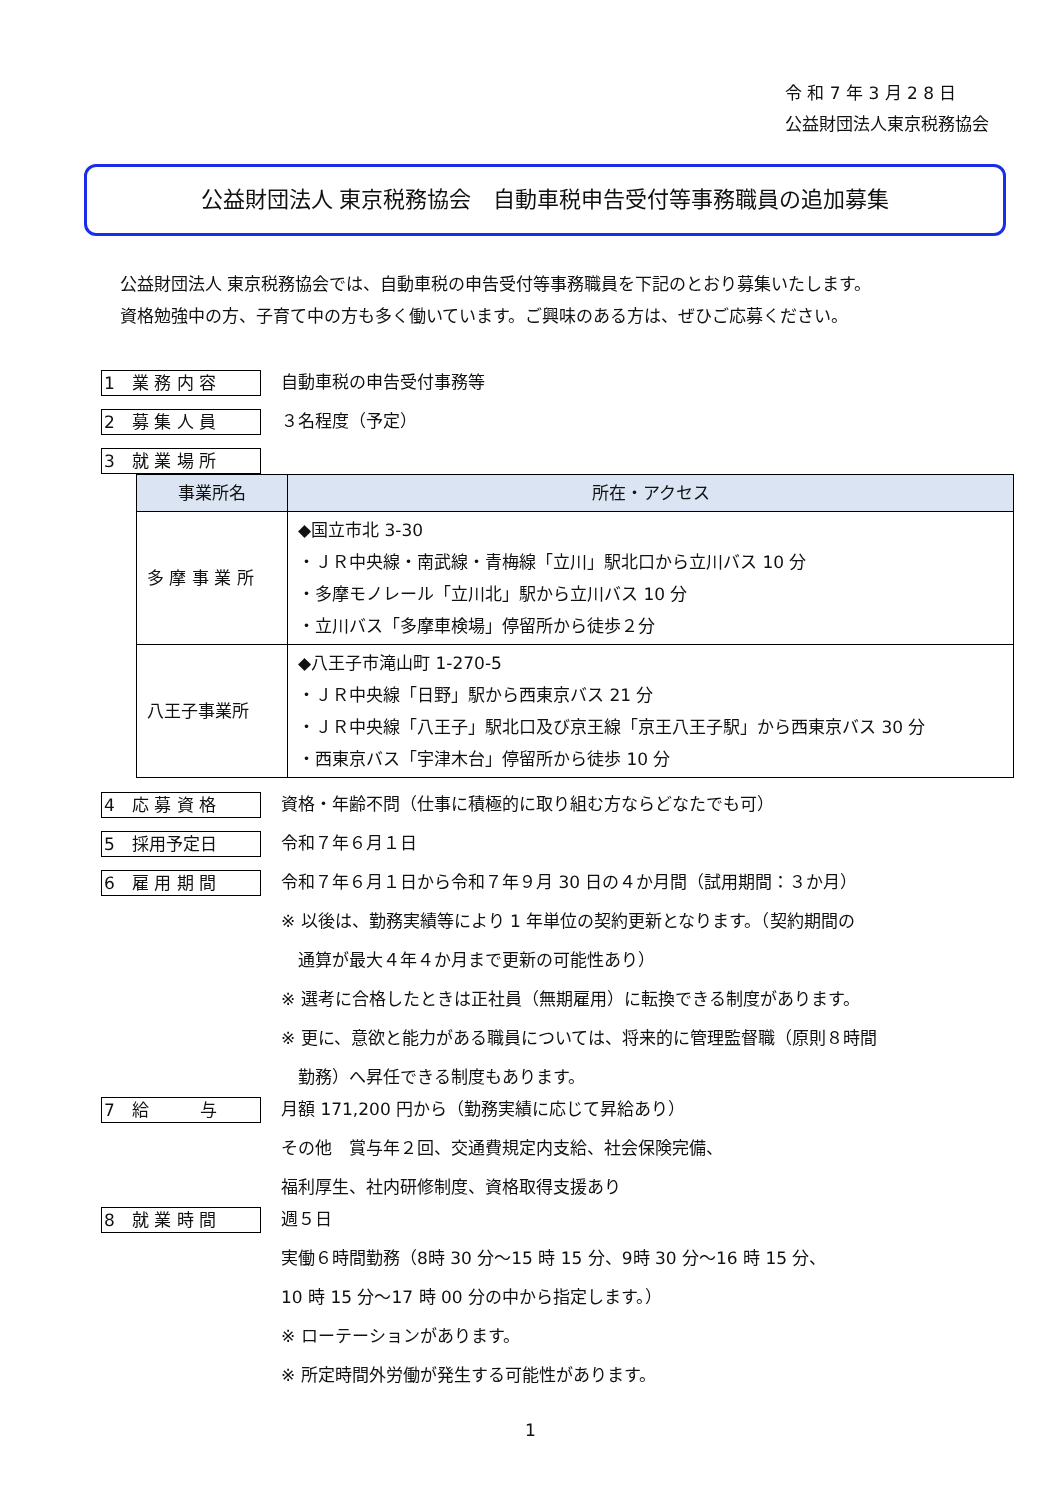令 和 7 年 3 月 2 8 日
公益財団法人東京税務協会
公益財団法人 東京税務協会　自動車税申告受付等事務職員の追加募集
公益財団法人 東京税務協会では、自動車税の申告受付等事務職員を下記のとおり募集いたします。
資格勉強中の方、子育て中の方も多く働いています。ご興味のある方は、ぜひご応募ください。
1　業 務 内 容
自動車税の申告受付事務等
2　募 集 人 員
３名程度（予定）
3　就 業 場 所
| 事業所名 | 所在・アクセス |
| --- | --- |
| 多 摩 事 業 所 | ◆国立市北 3-30 ・ＪＲ中央線・南武線・青梅線「立川」駅北口から立川バス 10 分 ・多摩モノレール「立川北」駅から立川バス 10 分 ・立川バス「多摩車検場」停留所から徒歩２分 |
| 八王子事業所 | ◆八王子市滝山町 1-270-5 ・ＪＲ中央線「日野」駅から西東京バス 21 分 ・ＪＲ中央線「八王子」駅北口及び京王線「京王八王子駅」から西東京バス 30 分 ・西東京バス「宇津木台」停留所から徒歩 10 分 |
4　応 募 資 格
資格・年齢不問（仕事に積極的に取り組む方ならどなたでも可）
5　採用予定日
令和７年６月１日
6　雇 用 期 間
令和７年６月１日から令和７年９月 30 日の４か月間（試用期間：３か月）
※ 以後は、勤務実績等により 1 年単位の契約更新となります。（契約期間の
　通算が最大４年４か月まで更新の可能性あり）
※ 選考に合格したときは正社員（無期雇用）に転換できる制度があります。
※ 更に、意欲と能力がある職員については、将来的に管理監督職（原則８時間
　勤務）へ昇任できる制度もあります。
7　給　　　与
月額 171,200 円から（勤務実績に応じて昇給あり）
その他　賞与年２回、交通費規定内支給、社会保険完備、
福利厚生、社内研修制度、資格取得支援あり
8　就 業 時 間
週５日
実働６時間勤務（8時 30 分～15 時 15 分、9時 30 分～16 時 15 分、
10 時 15 分～17 時 00 分の中から指定します。）
※ ローテーションがあります。
※ 所定時間外労働が発生する可能性があります。
1